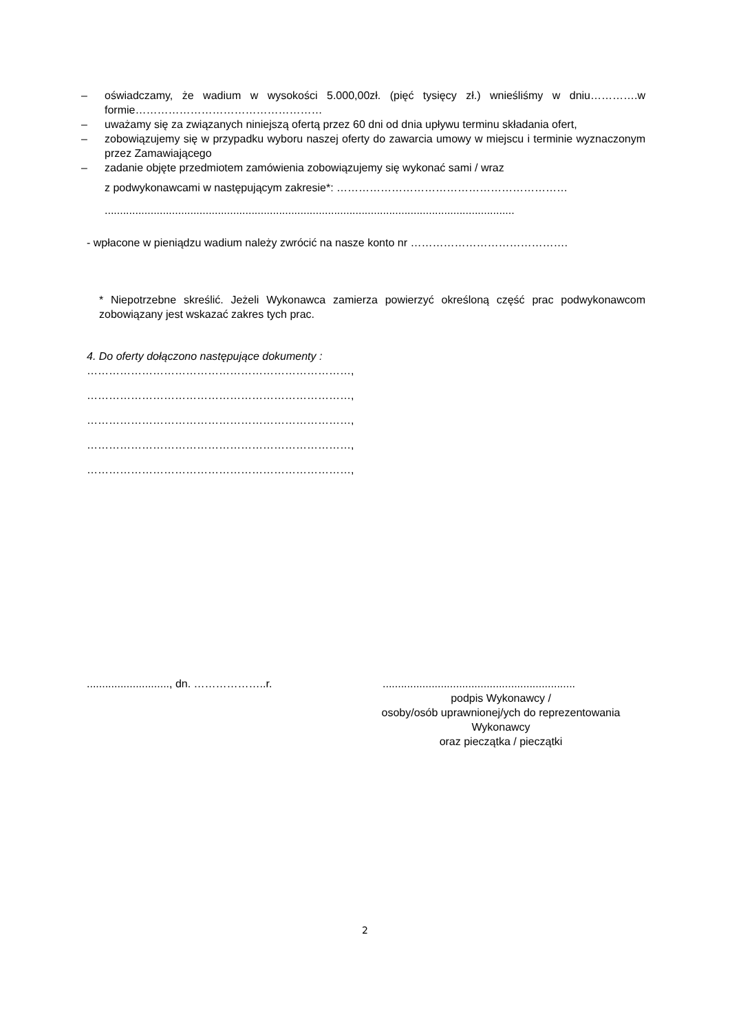– oświadczamy, że wadium w wysokości 5.000,00zł. (pięć tysięcy zł.) wnieśliśmy w dniu………….w formie……………………………………………
– uważamy się za związanych niniejszą ofertą przez 60 dni od dnia upływu terminu składania ofert,
– zobowiązujemy się w przypadku wyboru naszej oferty do zawarcia umowy w miejscu i terminie wyznaczonym przez Zamawiającego
– zadanie objęte przedmiotem zamówienia zobowiązujemy się wykonać sami / wraz
z podwykonawcami w następującym zakresie*: ………………………………………………………......................................................................................................................................
- wpłacone w pieniądzu wadium należy zwrócić na nasze konto nr …………………………………….
* Niepotrzebne skreślić. Jeżeli Wykonawca zamierza powierzyć określoną część prac podwykonawcom zobowiązany jest wskazać zakres tych prac.
4. Do oferty dołączono następujące dokumenty :
………………………………………………………………,
………………………………………………………………,
………………………………………………………………,
………………………………………………………………,
………………………………………………………………,
..........................., dn. ………………..r. ...............................................................
podpis Wykonawcy /
osoby/osób uprawnionej/ych do reprezentowania Wykonawcy
oraz pieczątka / pieczątki
2